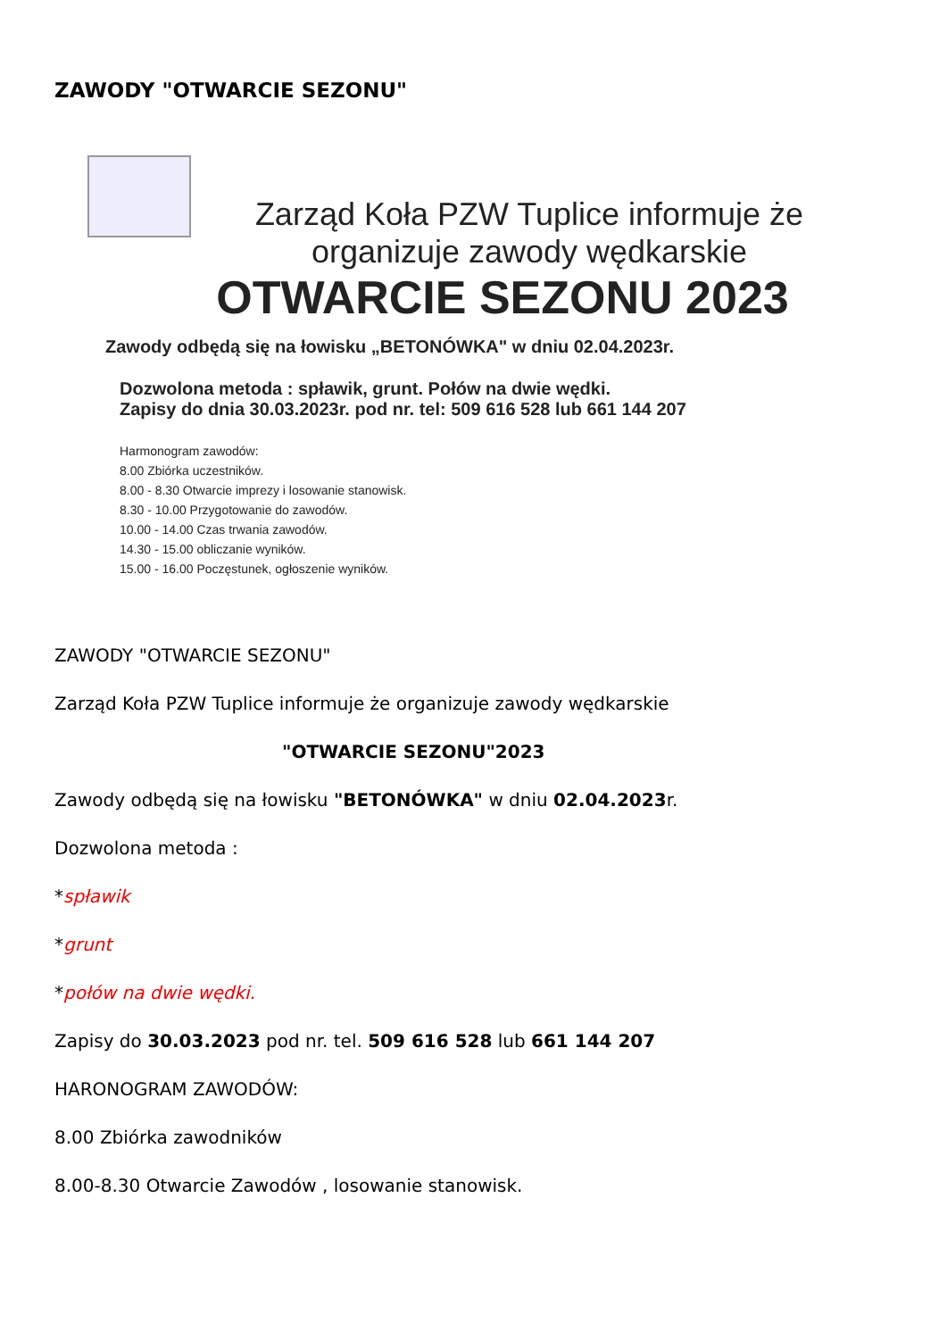ZAWODY "OTWARCIE SEZONU"
Zarząd Koła PZW Tuplice informuje że
organizuje zawody wędkarskie
OTWARCIE SEZONU 2023
Zawody odbędą się na łowisku „BETONÓWKA" w dniu 02.04.2023r.
Dozwolona metoda : spławik, grunt. Połów na dwie wędki.
Zapisy do dnia 30.03.2023r. pod nr. tel: 509 616 528 lub 661 144 207
Harmonogram zawodów:
8.00 Zbiórka uczestników.
8.00 - 8.30 Otwarcie imprezy i losowanie stanowisk.
8.30 - 10.00 Przygotowanie do zawodów.
10.00 - 14.00 Czas trwania zawodów.
14.30 - 15.00 obliczanie wyników.
15.00 - 16.00 Poczęstunek, ogłoszenie wyników.
ZAWODY "OTWARCIE SEZONU"
Zarząd Koła PZW Tuplice informuje że organizuje zawody wędkarskie
"OTWARCIE SEZONU"2023
Zawody odbędą się na łowisku "BETONÓWKA" w dniu 02.04.2023r.
Dozwolona metoda :
*spławik
*grunt
*połów na dwie wędki.
Zapisy do 30.03.2023 pod nr. tel. 509 616 528 lub 661 144 207
HARONOGRAM ZAWODÓW:
8.00 Zbiórka zawodników
8.00-8.30 Otwarcie Zawodów , losowanie stanowisk.